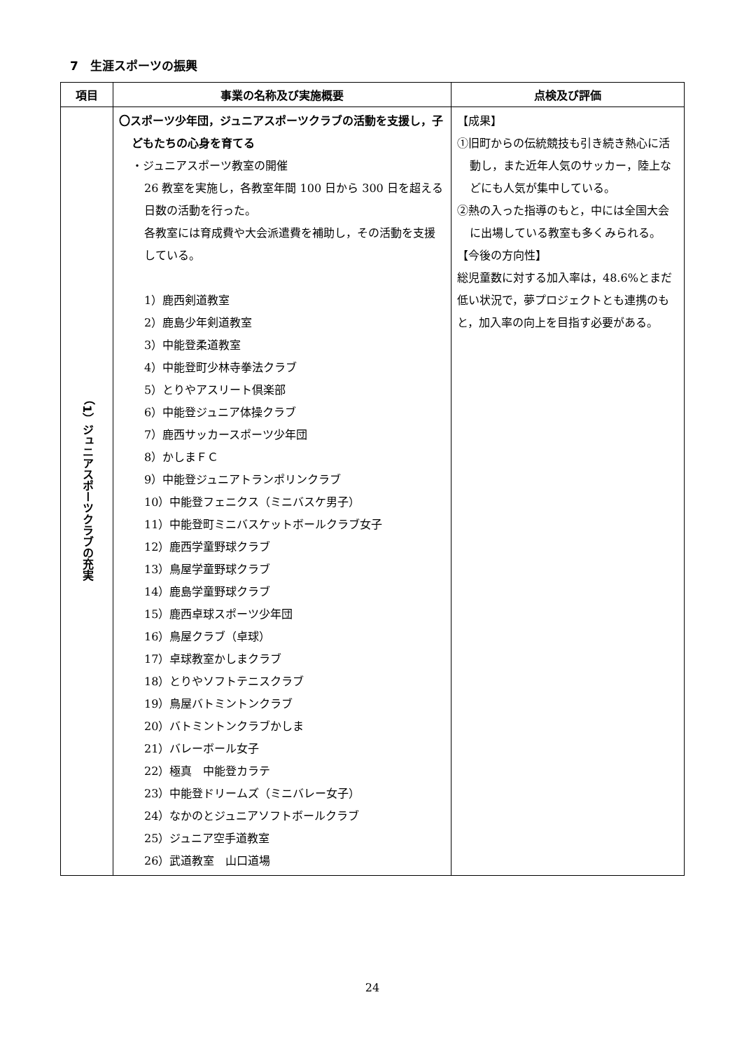7　生涯スポーツの振興
| 項目 | 事業の名称及び実施概要 | 点検及び評価 |
| --- | --- | --- |
| （1）ジュニアスポーツクラブの充実 | 〇スポーツ少年団，ジュニアスポーツクラブの活動を支援し，子どもたちの心身を育てる ・ジュニアスポーツ教室の開催 26 教室を実施し，各教室年間 100 日から 300 日を超える日数の活動を行った。 各教室には育成費や大会派遣費を補助し，その活動を支援している。 1）鹿西剣道教室 2）鹿島少年剣道教室 3）中能登柔道教室 4）中能登町少林寺拳法クラブ 5）とりやアスリート倶楽部 6）中能登ジュニア体操クラブ 7）鹿西サッカースポーツ少年団 8）かしまＦＣ 9）中能登ジュニアトランポリンクラブ 10）中能登フェニクス（ミニバスケ男子） 11）中能登町ミニバスケットボールクラブ女子 12）鹿西学童野球クラブ 13）鳥屋学童野球クラブ 14）鹿島学童野球クラブ 15）鹿西卓球スポーツ少年団 16）鳥屋クラブ（卓球） 17）卓球教室かしまクラブ 18）とりやソフトテニスクラブ 19）鳥屋バトミントンクラブ 20）バトミントンクラブかしま 21）バレーボール女子 22）極真 中能登カラテ 23）中能登ドリームズ（ミニバレー女子） 24）なかのとジュニアソフトボールクラブ 25）ジュニア空手道教室 26）武道教室 山口道場 | 【成果】 ①旧町からの伝統競技も引き続き熱心に活動し，また近年人気のサッカー，陸上などにも人気が集中している。 ②熱の入った指導のもと，中には全国大会に出場している教室も多くみられる。 【今後の方向性】 総児童数に対する加入率は，48.6%とまだ低い状況で，夢プロジェクトとも連携のもと，加入率の向上を目指す必要がある。 |
24